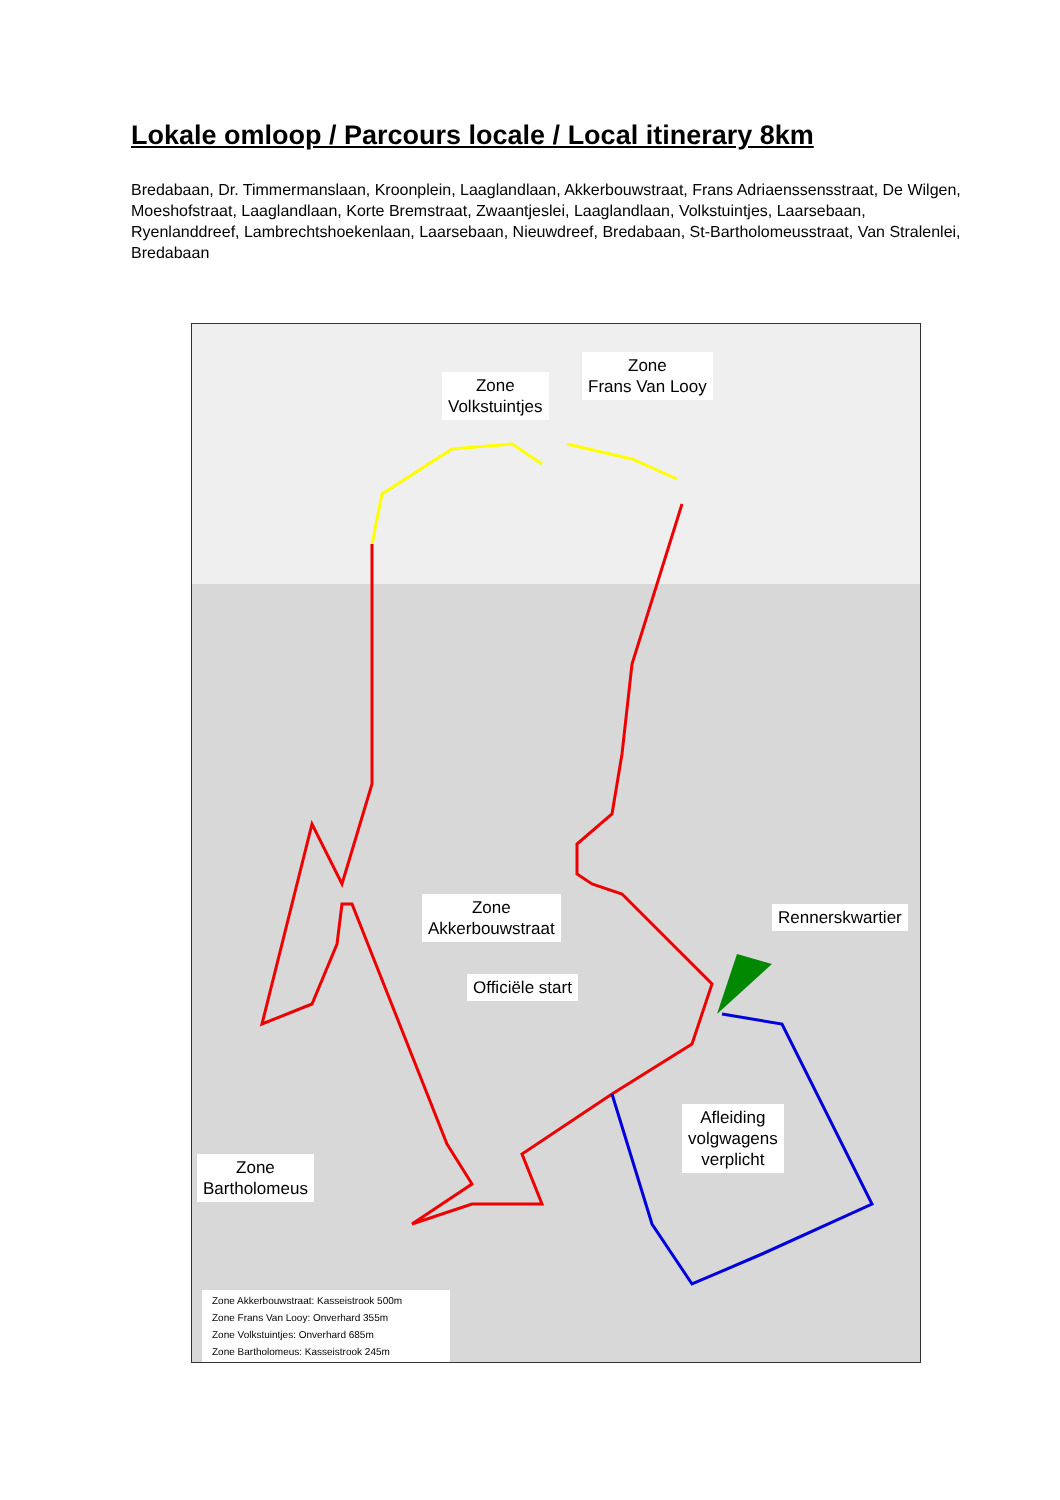Lokale omloop / Parcours locale / Local itinerary 8km
Bredabaan, Dr. Timmermanslaan, Kroonplein, Laaglandlaan, Akkerbouwstraat, Frans Adriaenssensstraat, De Wilgen, Moeshofstraat, Laaglandlaan, Korte Bremstraat, Zwaantjeslei, Laaglandlaan, Volkstuintjes, Laarsebaan, Ryenlanddreef, Lambrechtshoekenlaan, Laarsebaan, Nieuwdreef, Bredabaan, St-Bartholomeusstraat, Van Stralenlei, Bredabaan
Zone
Volkstuintjes
Zone
Frans Van Looy
Zone
Akkerbouwstraat
Rennerskwartier
Officiële start
Afleiding
volgwagens
verplicht
Zone
Bartholomeus
Zone Akkerbouwstraat: Kasseistrook 500m
Zone Frans Van Looy: Onverhard 355m
Zone Volkstuintjes: Onverhard 685m
Zone Bartholomeus: Kasseistrook 245m